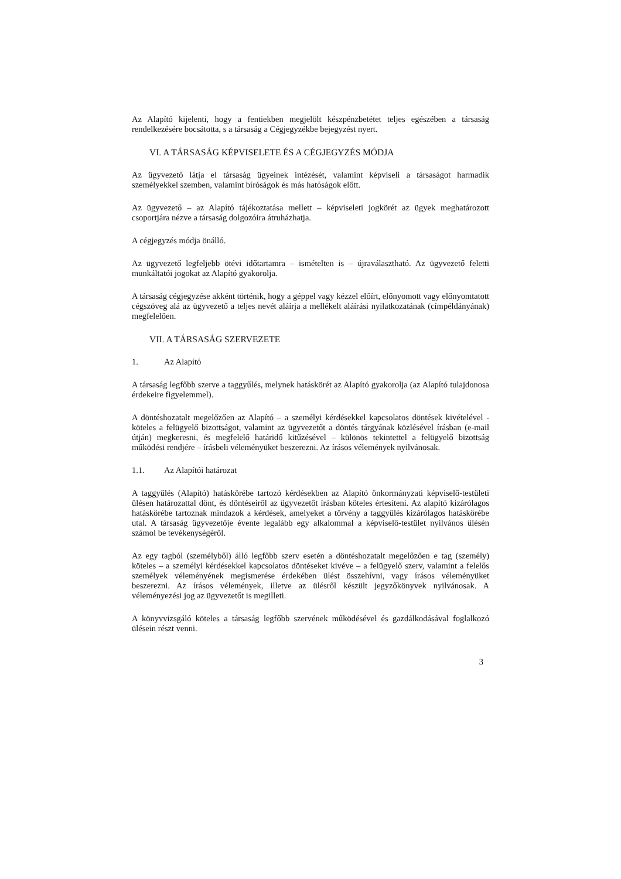Az Alapító kijelenti, hogy a fentiekben megjelölt készpénzbetétet teljes egészében a társaság rendelkezésére bocsátotta, s a társaság a Cégjegyzékbe bejegyzést nyert.
VI. A TÁRSASÁG KÉPVISELETE ÉS A CÉGJEGYZÉS MÓDJA
Az ügyvezető látja el társaság ügyeinek intézését, valamint képviseli a társaságot harmadik személyekkel szemben, valamint bíróságok és más hatóságok előtt.
Az ügyvezető – az Alapító tájékoztatása mellett – képviseleti jogkörét az ügyek meghatározott csoportjára nézve a társaság dolgozóira átruházhatja.
A cégjegyzés módja önálló.
Az ügyvezető legfeljebb ötévi időtartamra – ismételten is – újraválasztható. Az ügyvezető feletti munkáltatói jogokat az Alapító gyakorolja.
A társaság cégjegyzése akként történik, hogy a géppel vagy kézzel előírt, előnyomott vagy előnyomtatott cégszöveg alá az ügyvezető a teljes nevét aláírja a mellékelt aláírási nyilatkozatának (címpéldányának) megfelelően.
VII. A TÁRSASÁG SZERVEZETE
1. Az Alapító
A társaság legfőbb szerve a taggyűlés, melynek hatáskörét az Alapító gyakorolja (az Alapító tulajdonosa érdekeire figyelemmel).
A döntéshozatalt megelőzően az Alapító – a személyi kérdésekkel kapcsolatos döntések kivételével - köteles a felügyelő bizottságot, valamint az ügyvezetőt a döntés tárgyának közlésével írásban (e-mail útján) megkeresni, és megfelelő határidő kitűzésével – különös tekintettel a felügyelő bizottság működési rendjére – írásbeli véleményüket beszerezni. Az írásos vélemények nyilvánosak.
1.1. Az Alapítói határozat
A taggyűlés (Alapító) hatáskörébe tartozó kérdésekben az Alapító önkormányzati képviselő-testületi ülésen határozattal dönt, és döntéseiről az ügyvezetőt írásban köteles értesíteni. Az alapító kizárólagos hatáskörébe tartoznak mindazok a kérdések, amelyeket a törvény a taggyűlés kizárólagos hatáskörébe utal. A társaság ügyvezetője évente legalább egy alkalommal a képviselő-testület nyilvános ülésén számol be tevékenységéről.
Az egy tagból (személyből) álló legfőbb szerv esetén a döntéshozatalt megelőzően e tag (személy) köteles – a személyi kérdésekkel kapcsolatos döntéseket kivéve – a felügyelő szerv, valamint a felelős személyek véleményének megismerése érdekében ülést összehívni, vagy írásos véleményüket beszerezni. Az írásos vélemények, illetve az ülésről készült jegyzőkönyvek nyilvánosak. A véleményezési jog az ügyvezetőt is megilleti.
A könyvvizsgáló köteles a társaság legfőbb szervének működésével és gazdálkodásával foglalkozó ülésein részt venni.
3